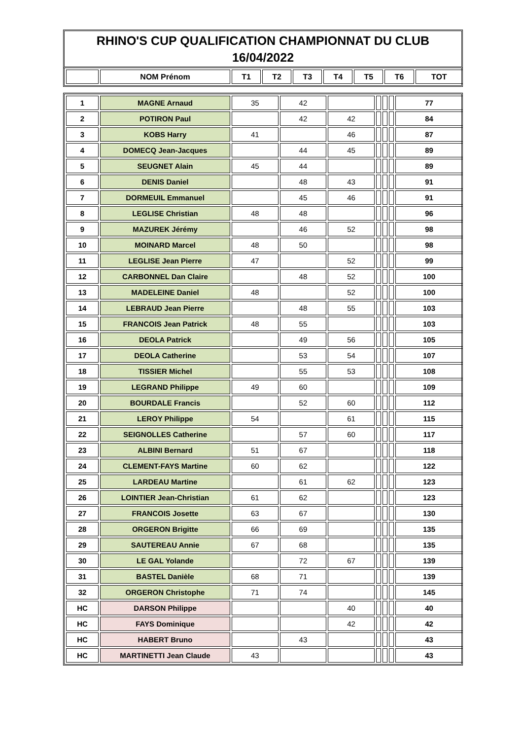RHINO'S CUP QUALIFICATION CHAMPIONNAT DU CLUB
16/04/2022
| | NOM Prénom | T1 | T2 | T3 | T4 | T5 | T6 | TOT |
| --- | --- | --- | --- | --- | --- | --- | --- | --- |
| 1 | MAGNE Arnaud | 35 | 42 | | | | | 77 |
| 2 | POTIRON Paul | | 42 | 42 | | | | 84 |
| 3 | KOBS Harry | 41 | | 46 | | | | 87 |
| 4 | DOMECQ Jean-Jacques | | 44 | 45 | | | | 89 |
| 5 | SEUGNET Alain | 45 | 44 | | | | | 89 |
| 6 | DENIS Daniel | | 48 | 43 | | | | 91 |
| 7 | DORMEUIL Emmanuel | | 45 | 46 | | | | 91 |
| 8 | LEGLISE Christian | 48 | 48 | | | | | 96 |
| 9 | MAZUREK Jérémy | | 46 | 52 | | | | 98 |
| 10 | MOINARD Marcel | 48 | 50 | | | | | 98 |
| 11 | LEGLISE Jean Pierre | 47 | | 52 | | | | 99 |
| 12 | CARBONNEL Dan Claire | | 48 | 52 | | | | 100 |
| 13 | MADELEINE Daniel | 48 | | 52 | | | | 100 |
| 14 | LEBRAUD Jean Pierre | | 48 | 55 | | | | 103 |
| 15 | FRANCOIS Jean Patrick | 48 | 55 | | | | | 103 |
| 16 | DEOLA Patrick | | 49 | 56 | | | | 105 |
| 17 | DEOLA Catherine | | 53 | 54 | | | | 107 |
| 18 | TISSIER Michel | | 55 | 53 | | | | 108 |
| 19 | LEGRAND Philippe | 49 | 60 | | | | | 109 |
| 20 | BOURDALE Francis | | 52 | 60 | | | | 112 |
| 21 | LEROY Philippe | 54 | | 61 | | | | 115 |
| 22 | SEIGNOLLES Catherine | | 57 | 60 | | | | 117 |
| 23 | ALBINI Bernard | 51 | 67 | | | | | 118 |
| 24 | CLEMENT-FAYS Martine | 60 | 62 | | | | | 122 |
| 25 | LARDEAU Martine | | 61 | 62 | | | | 123 |
| 26 | LOINTIER Jean-Christian | 61 | 62 | | | | | 123 |
| 27 | FRANCOIS Josette | 63 | 67 | | | | | 130 |
| 28 | ORGERON Brigitte | 66 | 69 | | | | | 135 |
| 29 | SAUTEREAU Annie | 67 | 68 | | | | | 135 |
| 30 | LE GAL Yolande | | 72 | 67 | | | | 139 |
| 31 | BASTEL Danièle | 68 | 71 | | | | | 139 |
| 32 | ORGERON Christophe | 71 | 74 | | | | | 145 |
| HC | DARSON Philippe | | | 40 | | | | 40 |
| HC | FAYS Dominique | | | 42 | | | | 42 |
| HC | HABERT Bruno | | 43 | | | | | 43 |
| HC | MARTINETTI Jean Claude | 43 | | | | | | 43 |